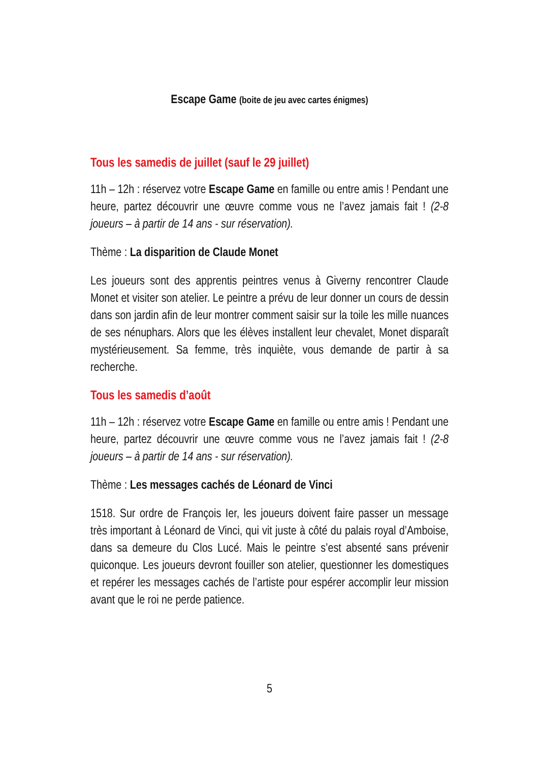Escape Game (boite de jeu avec cartes énigmes)
Tous les samedis de juillet (sauf le 29 juillet)
11h – 12h : réservez votre Escape Game en famille ou entre amis ! Pendant une heure, partez découvrir une œuvre comme vous ne l’avez jamais fait ! (2-8 joueurs – à partir de 14 ans - sur réservation).
Thème : La disparition de Claude Monet
Les joueurs sont des apprentis peintres venus à Giverny rencontrer Claude Monet et visiter son atelier. Le peintre a prévu de leur donner un cours de dessin dans son jardin afin de leur montrer comment saisir sur la toile les mille nuances de ses nénuphars. Alors que les élèves installent leur chevalet, Monet disparaît mystérieusement. Sa femme, très inquiète, vous demande de partir à sa recherche.
Tous les samedis d’août
11h – 12h : réservez votre Escape Game en famille ou entre amis ! Pendant une heure, partez découvrir une œuvre comme vous ne l’avez jamais fait ! (2-8 joueurs – à partir de 14 ans - sur réservation).
Thème : Les messages cachés de Léonard de Vinci
1518. Sur ordre de François Ier, les joueurs doivent faire passer un message très important à Léonard de Vinci, qui vit juste à côté du palais royal d’Amboise, dans sa demeure du Clos Lucé. Mais le peintre s’est absenté sans prévenir quiconque. Les joueurs devront fouiller son atelier, questionner les domestiques et repérer les messages cachés de l’artiste pour espérer accomplir leur mission avant que le roi ne perde patience.
5